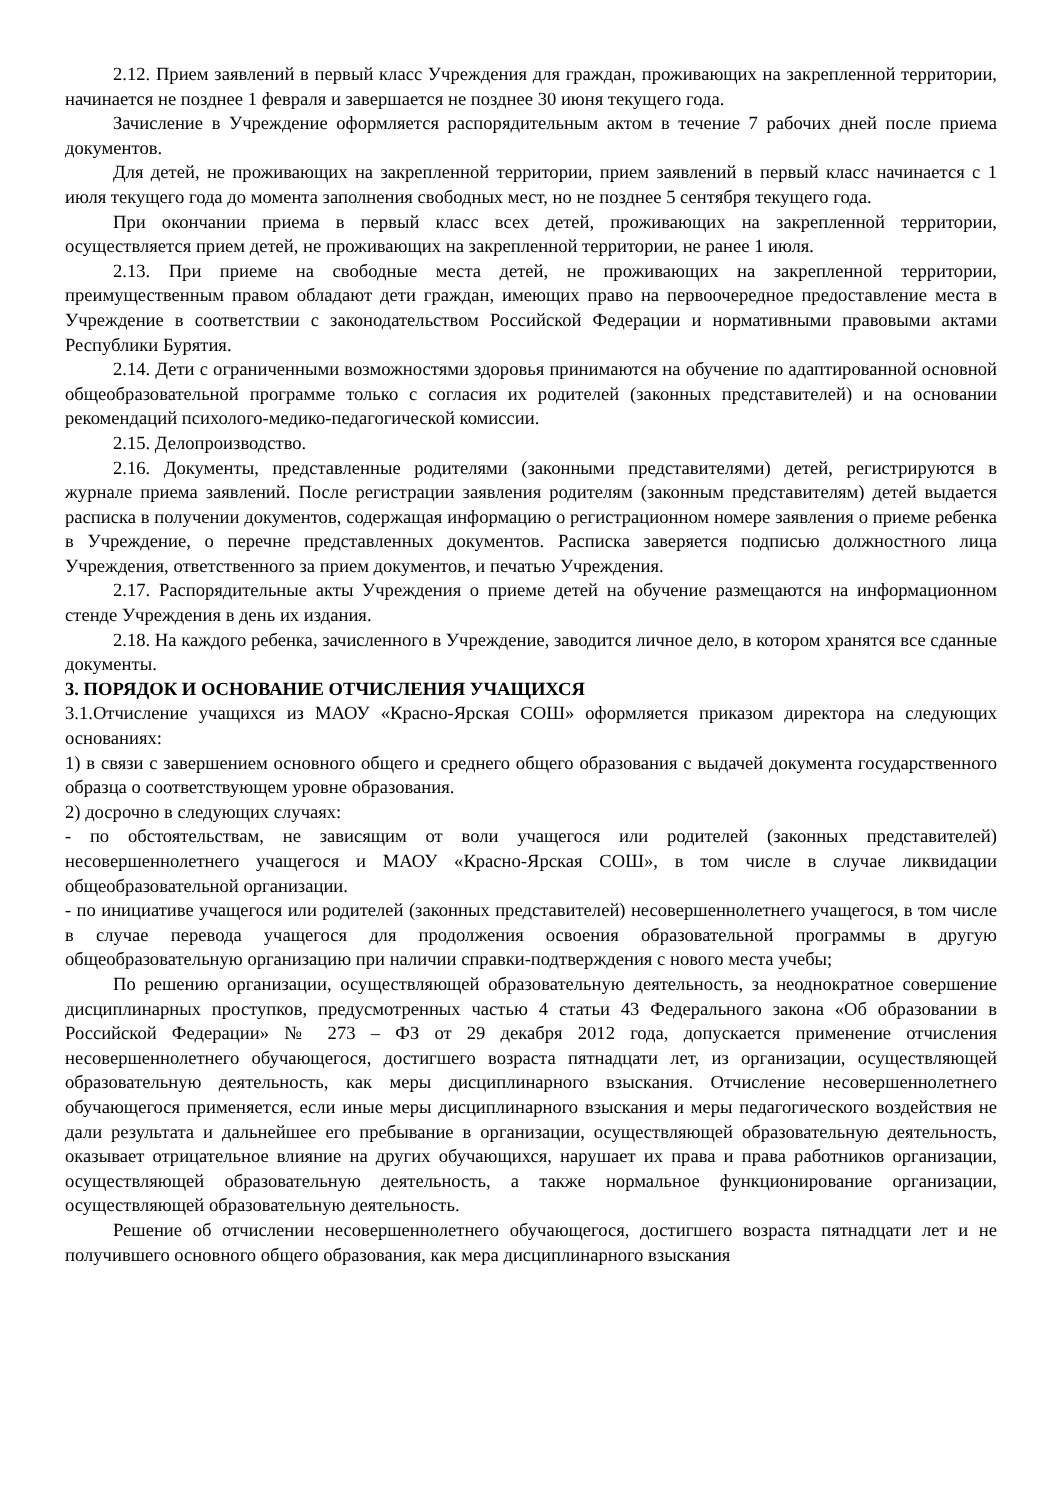2.12. Прием заявлений в первый класс Учреждения для граждан, проживающих на закрепленной территории, начинается не позднее 1 февраля и завершается не позднее 30 июня текущего года.
Зачисление в Учреждение оформляется распорядительным актом в течение 7 рабочих дней после приема документов.
Для детей, не проживающих на закрепленной территории, прием заявлений в первый класс начинается с 1 июля текущего года до момента заполнения свободных мест, но не позднее 5 сентября текущего года.
При окончании приема в первый класс всех детей, проживающих на закрепленной территории, осуществляется прием детей, не проживающих на закрепленной территории, не ранее 1 июля.
2.13. При приеме на свободные места детей, не проживающих на закрепленной территории, преимущественным правом обладают дети граждан, имеющих право на первоочередное предоставление места в Учреждение в соответствии с законодательством Российской Федерации и нормативными правовыми актами Республики Бурятия.
2.14. Дети с ограниченными возможностями здоровья принимаются на обучение по адаптированной основной общеобразовательной программе только с согласия их родителей (законных представителей) и на основании рекомендаций психолого-медико-педагогической комиссии.
2.15. Делопроизводство.
2.16. Документы, представленные родителями (законными представителями) детей, регистрируются в журнале приема заявлений. После регистрации заявления родителям (законным представителям) детей выдается расписка в получении документов, содержащая информацию о регистрационном номере заявления о приеме ребенка в Учреждение, о перечне представленных документов. Расписка заверяется подписью должностного лица Учреждения, ответственного за прием документов, и печатью Учреждения.
2.17. Распорядительные акты Учреждения о приеме детей на обучение размещаются на информационном стенде Учреждения в день их издания.
2.18. На каждого ребенка, зачисленного в Учреждение, заводится личное дело, в котором хранятся все сданные документы.
3. ПОРЯДОК И ОСНОВАНИЕ ОТЧИСЛЕНИЯ УЧАЩИХСЯ
3.1.Отчисление учащихся из МАОУ «Красно-Ярская СОШ» оформляется приказом директора на следующих основаниях:
1) в связи с завершением основного общего и среднего общего образования с выдачей документа государственного образца о соответствующем уровне образования.
2) досрочно в следующих случаях:
- по обстоятельствам, не зависящим от воли учащегося или родителей (законных представителей) несовершеннолетнего учащегося и МАОУ «Красно-Ярская СОШ», в том числе в случае ликвидации общеобразовательной организации.
- по инициативе учащегося или родителей (законных представителей) несовершеннолетнего учащегося, в том числе в случае перевода учащегося для продолжения освоения образовательной программы в другую общеобразовательную организацию при наличии справки-подтверждения с нового места учебы;
По решению организации, осуществляющей образовательную деятельность, за неоднократное совершение дисциплинарных проступков, предусмотренных частью 4 статьи 43 Федерального закона «Об образовании в Российской Федерации» № 273 – ФЗ от 29 декабря 2012 года, допускается применение отчисления несовершеннолетнего обучающегося, достигшего возраста пятнадцати лет, из организации, осуществляющей образовательную деятельность, как меры дисциплинарного взыскания. Отчисление несовершеннолетнего обучающегося применяется, если иные меры дисциплинарного взыскания и меры педагогического воздействия не дали результата и дальнейшее его пребывание в организации, осуществляющей образовательную деятельность, оказывает отрицательное влияние на других обучающихся, нарушает их права и права работников организации, осуществляющей образовательную деятельность, а также нормальное функционирование организации, осуществляющей образовательную деятельность.
Решение об отчислении несовершеннолетнего обучающегося, достигшего возраста пятнадцати лет и не получившего основного общего образования, как мера дисциплинарного взыскания